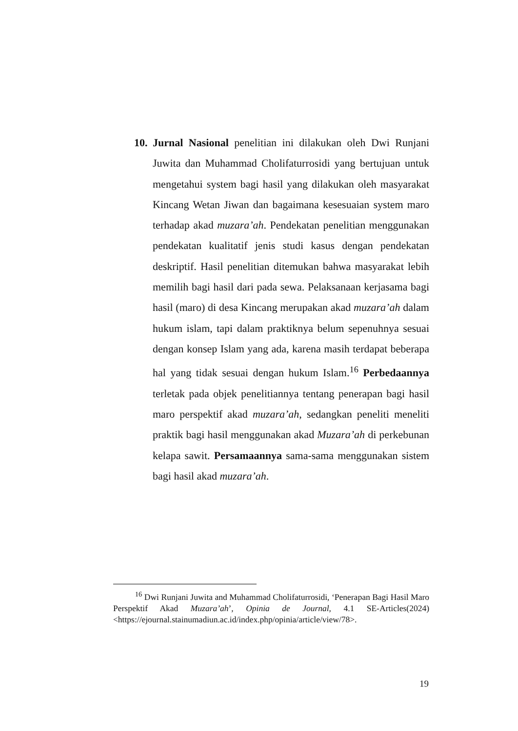10.
Jurnal Nasional penelitian ini dilakukan oleh Dwi Runjani Juwita dan Muhammad Cholifaturrosidi yang bertujuan untuk mengetahui system bagi hasil yang dilakukan oleh masyarakat Kincang Wetan Jiwan dan bagaimana kesesuaian system maro terhadap akad muzara’ah. Pendekatan penelitian menggunakan pendekatan kualitatif jenis studi kasus dengan pendekatan deskriptif. Hasil penelitian ditemukan bahwa masyarakat lebih memilih bagi hasil dari pada sewa. Pelaksanaan kerjasama bagi hasil (maro) di desa Kincang merupakan akad muzara’ah dalam hukum islam, tapi dalam praktiknya belum sepenuhnya sesuai dengan konsep Islam yang ada, karena masih terdapat beberapa hal yang tidak sesuai dengan hukum Islam.<sup>16</sup> Perbedaannya terletak pada objek penelitiannya tentang penerapan bagi hasil maro perspektif akad muzara’ah, sedangkan peneliti meneliti praktik bagi hasil menggunakan akad Muzara’ah di perkebunan kelapa sawit. Persamaannya sama-sama menggunakan sistem bagi hasil akad muzara’ah.
<sup>16</sup> Dwi Runjani Juwita and Muhammad Cholifaturrosidi, ‘Penerapan Bagi Hasil Maro Perspektif Akad Muzara’ah’, Opinia de Journal, 4.1 SE-Articles(2024)<https://ejournal.stainumadiun.ac.id/index.php/opinia/article/view/78>.
19